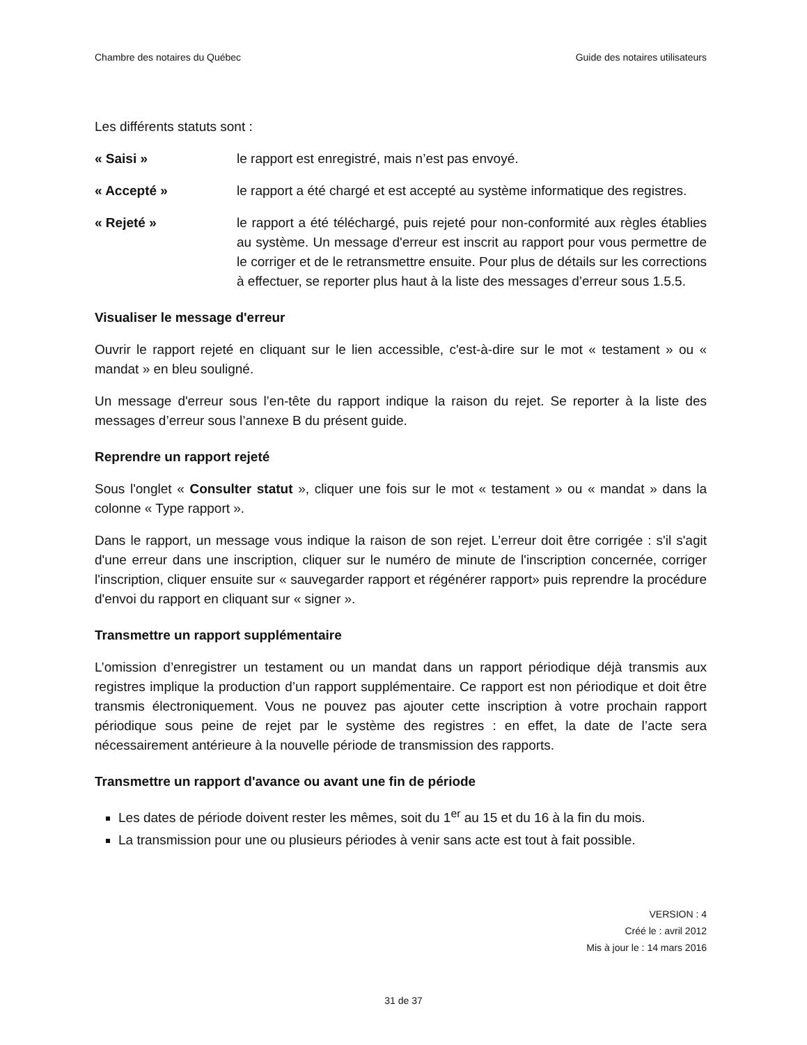Chambre des notaires du Québec Guide des notaires utilisateurs
Les différents statuts sont :
« Saisi » le rapport est enregistré, mais n’est pas envoyé.
« Accepté » le rapport a été chargé et est accepté au système informatique des registres.
« Rejeté » le rapport a été téléchargé, puis rejeté pour non-conformité aux règles établies au système. Un message d'erreur est inscrit au rapport pour vous permettre de le corriger et de le retransmettre ensuite. Pour plus de détails sur les corrections à effectuer, se reporter plus haut à la liste des messages d’erreur sous 1.5.5.
Visualiser le message d'erreur
Ouvrir le rapport rejeté en cliquant sur le lien accessible, c'est-à-dire sur le mot « testament » ou « mandat » en bleu souligné.
Un message d'erreur sous l’en-tête du rapport indique la raison du rejet. Se reporter à la liste des messages d’erreur sous l’annexe B du présent guide.
Reprendre un rapport rejeté
Sous l'onglet « Consulter statut », cliquer une fois sur le mot « testament » ou « mandat » dans la colonne « Type rapport ».
Dans le rapport, un message vous indique la raison de son rejet. L’erreur doit être corrigée : s'il s'agit d'une erreur dans une inscription, cliquer sur le numéro de minute de l'inscription concernée, corriger l'inscription, cliquer ensuite sur « sauvegarder rapport et régénérer rapport» puis reprendre la procédure d'envoi du rapport en cliquant sur « signer ».
Transmettre un rapport supplémentaire
L’omission d’enregistrer un testament ou un mandat dans un rapport périodique déjà transmis aux registres implique la production d’un rapport supplémentaire. Ce rapport est non périodique et doit être transmis électroniquement. Vous ne pouvez pas ajouter cette inscription à votre prochain rapport périodique sous peine de rejet par le système des registres : en effet, la date de l’acte sera nécessairement antérieure à la nouvelle période de transmission des rapports.
Transmettre un rapport d'avance ou avant une fin de période
Les dates de période doivent rester les mêmes, soit du 1<sup>er</sup> au 15 et du 16 à la fin du mois.
La transmission pour une ou plusieurs périodes à venir sans acte est tout à fait possible.
VERSION : 4
Créé le : avril 2012
Mis à jour le : 14 mars 2016
31 de 37